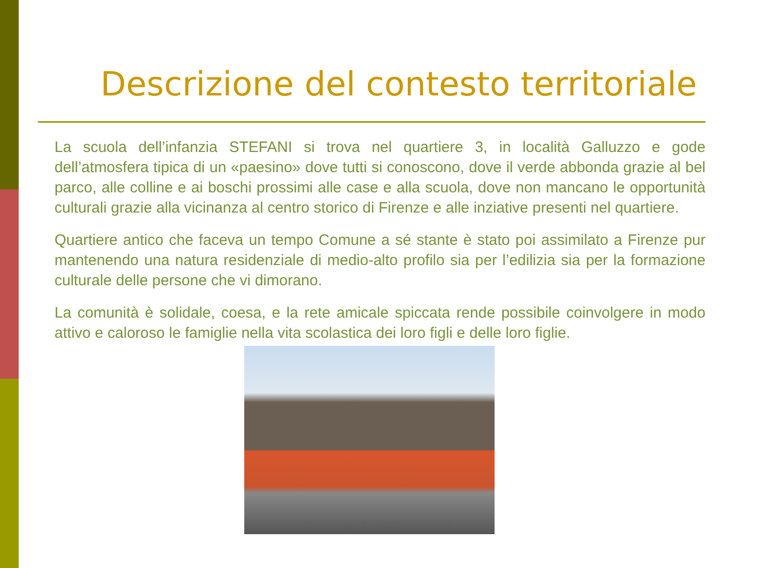Descrizione del contesto territoriale
La scuola dell’infanzia STEFANI si trova nel quartiere 3, in località Galluzzo e gode dell’atmosfera tipica di un «paesino» dove tutti si conoscono, dove il verde abbonda grazie al bel parco, alle colline e ai boschi prossimi alle case e alla scuola, dove non mancano le opportunità culturali grazie alla vicinanza al centro storico di Firenze e alle inziative presenti nel quartiere.
Quartiere antico che faceva un tempo Comune a sé stante è stato poi assimilato a Firenze pur mantenendo una natura residenziale di medio-alto profilo sia per l’edilizia sia per la formazione culturale delle persone che vi dimorano.
La comunità è solidale, coesa, e la rete amicale spiccata rende possibile coinvolgere in modo attivo e caloroso le famiglie nella vita scolastica dei loro figli e delle loro figlie.